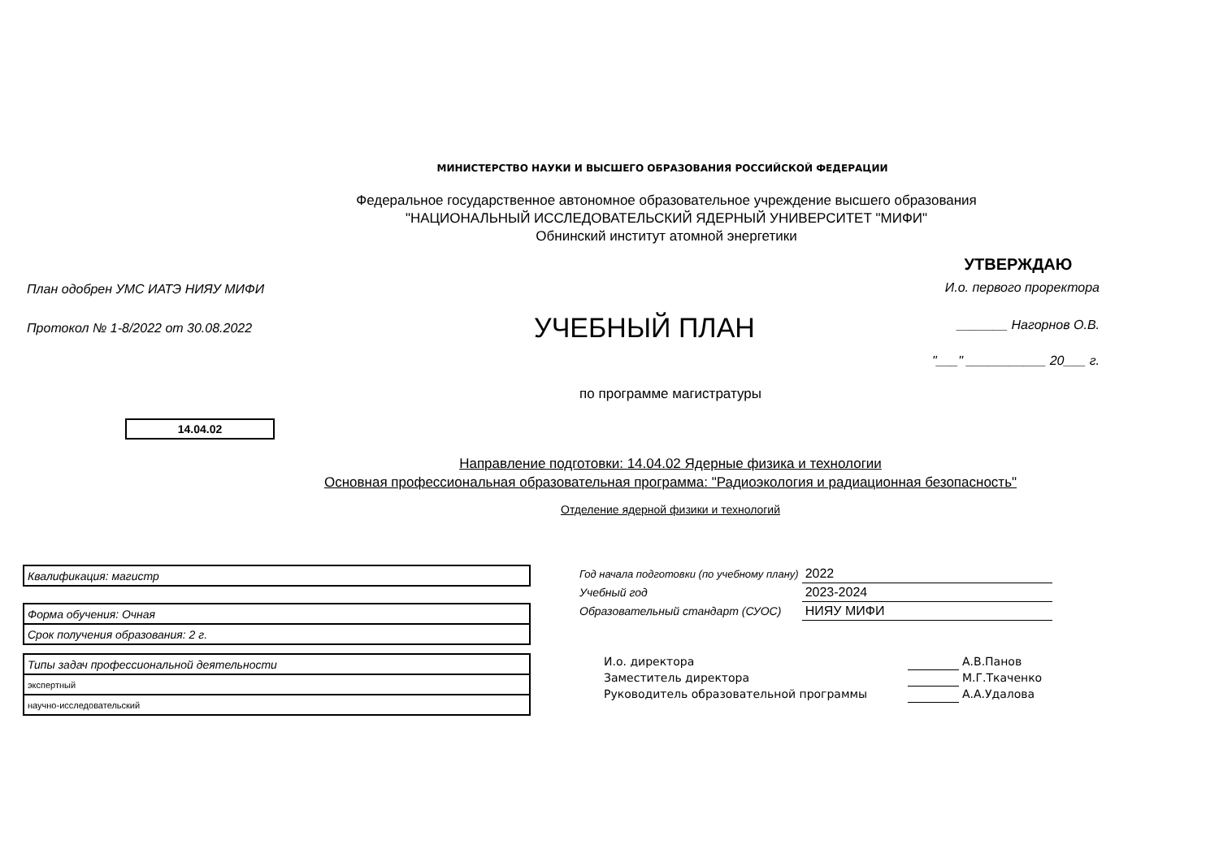МИНИСТЕРСТВО НАУКИ И ВЫСШЕГО ОБРАЗОВАНИЯ РОССИЙСКОЙ ФЕДЕРАЦИИ
Федеральное государственное автономное образовательное учреждение высшего образования
"НАЦИОНАЛЬНЫЙ ИССЛЕДОВАТЕЛЬСКИЙ ЯДЕРНЫЙ УНИВЕРСИТЕТ "МИФИ"
Обнинский институт атомной энергетики
План одобрен УМС ИАТЭ НИЯУ МИФИ
Протокол № 1-8/2022 от 30.08.2022
УЧЕБНЫЙ ПЛАН
УТВЕРЖДАЮ
И.о. первого проректора
_______ Нагорнов О.В.
"___" ___________ 20___ г.
по программе магистратуры
14.04.02
Направление подготовки: 14.04.02 Ядерные физика и технологии
Основная профессиональная образовательная программа: "Радиоэкология и радиационная безопасность"
Отделение ядерной физики и технологий
| Квалификация: магистр |
| Форма обучения: Очная |
| Срок получения образования: 2 г. |
| Типы задач профессиональной деятельности |
| экспертный |
| научно-исследовательский |
| Год начала подготовки (по учебному плану) | 2022 |
| Учебный год | 2023-2024 |
| Образовательный стандарт (СУОС) | НИЯУ МИФИ |
| И.о. директора | | А.В.Панов |
| Заместитель директора | | М.Г.Ткаченко |
| Руководитель образовательной программы | | А.А.Удалова |